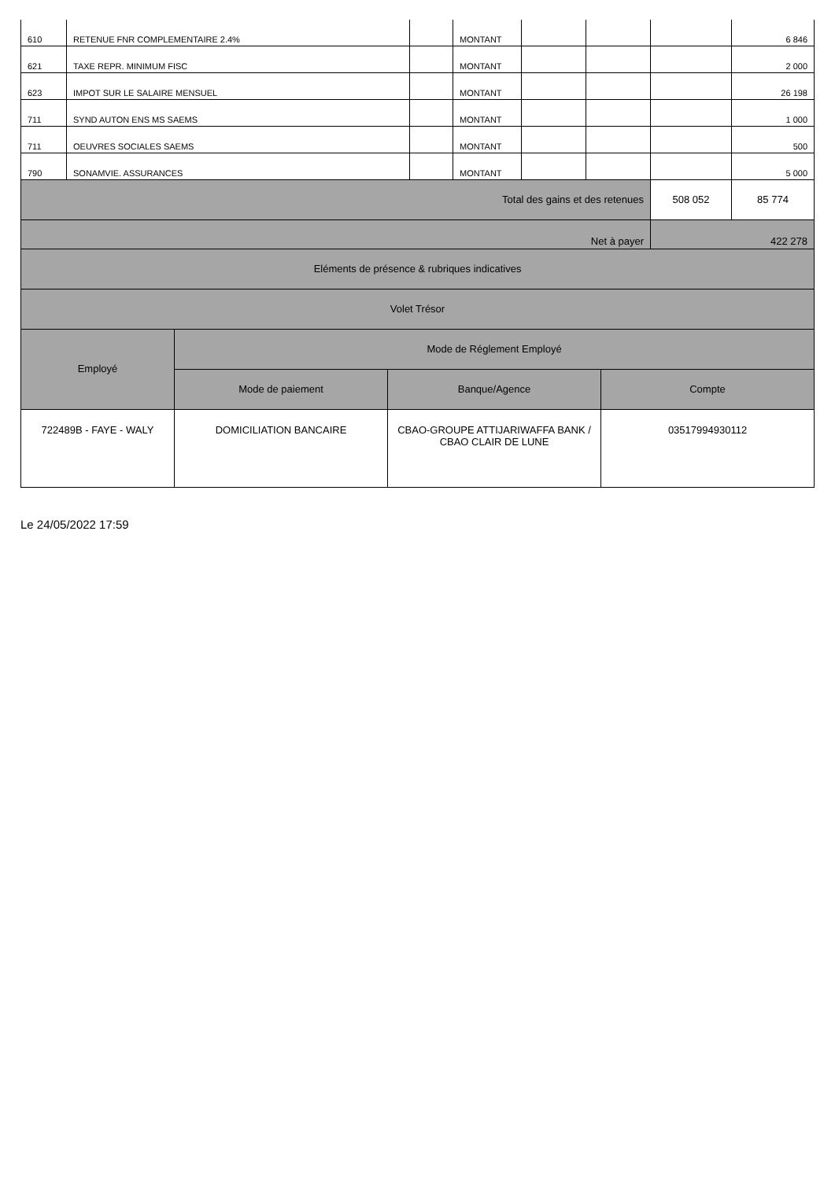| 610 | RETENUE FNR COMPLEMENTAIRE 2.4% | | MONTANT | | | | 6 846 |
| 621 | TAXE REPR. MINIMUM FISC | | MONTANT | | | | 2 000 |
| 623 | IMPOT SUR LE SALAIRE MENSUEL | | MONTANT | | | | 26 198 |
| 711 | SYND AUTON ENS MS SAEMS | | MONTANT | | | | 1 000 |
| 711 | OEUVRES SOCIALES SAEMS | | MONTANT | | | | 500 |
| 790 | SONAMVIE. ASSURANCES | | MONTANT | | | | 5 000 |
| Total des gains et des retenues | | | | | | 508 052 | 85 774 |
| Net à payer | | | | | | 422 278 | |
| Eléments de présence & rubriques indicatives | | | |
| Volet Trésor | | | |
| Employé | Mode de Réglement Employé | | |
| | Mode de paiement | Banque/Agence | Compte |
| 722489B - FAYE - WALY | DOMICILIATION BANCAIRE | CBAO-GROUPE ATTIJARIWAFFA BANK / CBAO CLAIR DE LUNE | 03517994930112 |
Le 24/05/2022 17:59